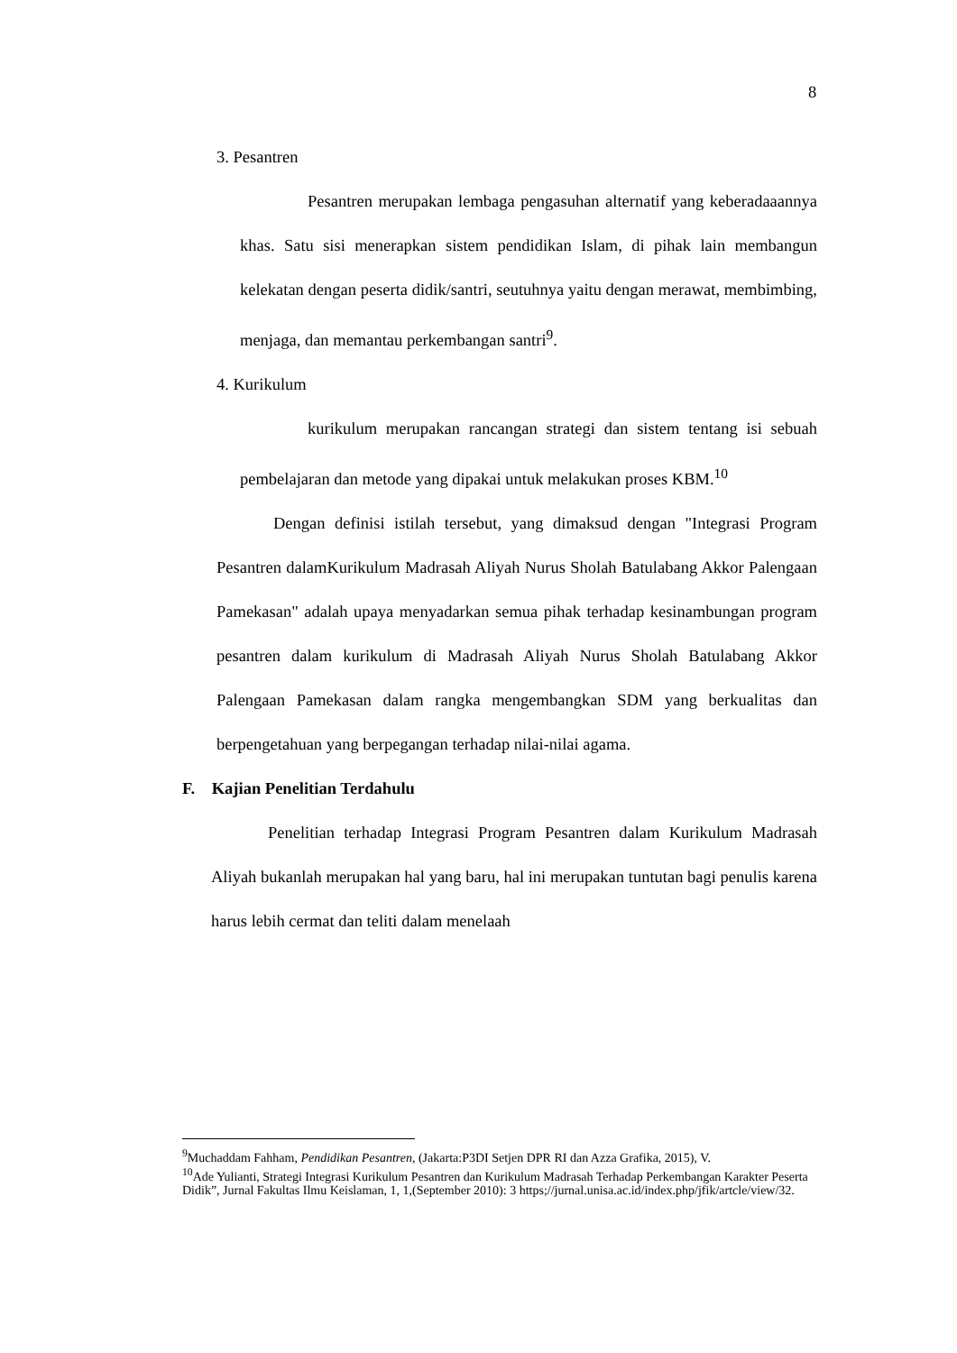8
3. Pesantren
Pesantren merupakan lembaga pengasuhan alternatif yang keberadaaannya khas. Satu sisi menerapkan sistem pendidikan Islam, di pihak lain membangun kelekatan dengan peserta didik/santri, seutuhnya yaitu dengan merawat, membimbing, menjaga, dan memantau perkembangan santri<sup>9</sup>.
4. Kurikulum
kurikulum merupakan rancangan strategi dan sistem tentang isi sebuah pembelajaran dan metode yang dipakai untuk melakukan proses KBM.<sup>10</sup>
Dengan definisi istilah tersebut, yang dimaksud dengan "Integrasi Program Pesantren dalamKurikulum Madrasah Aliyah Nurus Sholah Batulabang Akkor Palengaan Pamekasan" adalah upaya menyadarkan semua pihak terhadap kesinambungan program pesantren dalam kurikulum di Madrasah Aliyah Nurus Sholah Batulabang Akkor Palengaan Pamekasan dalam rangka mengembangkan SDM yang berkualitas dan berpengetahuan yang berpegangan terhadap nilai-nilai agama.
F. Kajian Penelitian Terdahulu
Penelitian terhadap Integrasi Program Pesantren dalam Kurikulum Madrasah Aliyah bukanlah merupakan hal yang baru, hal ini merupakan tuntutan bagi penulis karena harus lebih cermat dan teliti dalam menelaah
<sup>9</sup> Muchaddam Fahham, Pendidikan Pesantren, (Jakarta:P3DI Setjen DPR RI dan Azza Grafika, 2015), V.
<sup>10</sup> Ade Yulianti, Strategi Integrasi Kurikulum Pesantren dan Kurikulum Madrasah Terhadap Perkembangan Karakter Peserta Didik”, Jurnal Fakultas Ilmu Keislaman, 1, 1,(September 2010): 3 https;//jurnal.unisa.ac.id/index.php/jfik/artcle/view/32.